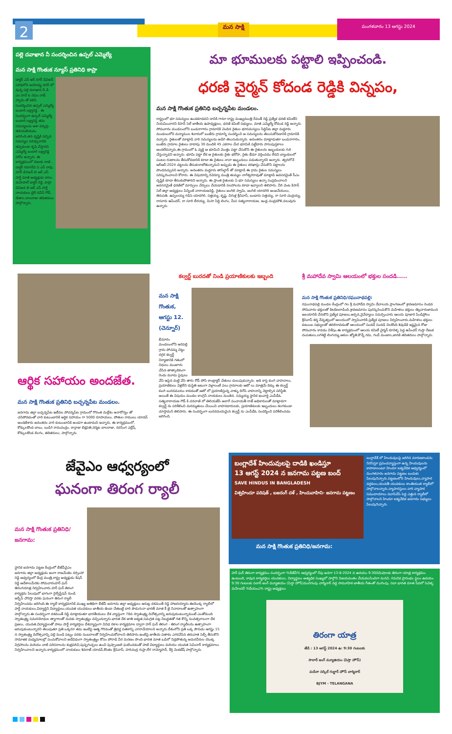2
మన సాక్షి
మంగళవారం 13 ఆగస్టు 2024
పల్లె దవాఖాన నీ సందర్శించిన ఉప్పల్ ఎమ్మెల్యే
మన సాక్షి గొంతుక న్యూస్ ప్రతినిధి కాప్రా
డాక్టర్ ఎస్ ఆర్ నగర్ డివిజన్ పరిధిలోని అయోధ్య నగర్ లో వున్న పల్లె దవాఖాన నీ డి ఎం హెచ్ ఓ రఘు నాథ్ స్వామి తో కలిసి సందర్శించిన ఉప్పల్ ఎమ్మెల్యే బండారి లక్ష్మారెడ్డి . ఈ సందర్భంగా ఉప్పల్ ఎమ్మెల్యే బండారి లక్ష్మారెడ్డి తమ సమస్యలను ఆశా వర్కర్లు తెలియజేయడం జరిగింది.తన దృష్టికి వచ్చిన సమస్యల పరిష్కారానికి తప్పకుండా కృషి చేస్తానని ఎమ్మెల్యే బండారి లక్ష్మారెడ్డి హామీ ఇచ్చారు. ఈ కార్యక్రమంలో విజయ రాణి , డాక్టర్ రమాదేవి ఏ ఎస్ రావు నగర్ డివిజన్ బి ఆర్ ఎస్ పార్టీ మాజీ అధ్యక్షుడు కాసం మహిపాల్ డాక్టర్ రెడ్డి ,కాప్రా డివిజన బి ఆర్ ఎస్ పార్టీ నాయకులు బైరీ నవీన్ గౌడ్, బేతాల బాలరాజు తదితరులు పాల్గొన్నారు.
మా భూములకు పట్టాలి ఇప్పించండి.
ధరణి చైర్మన్ కోదండ రెడ్డికి విన్నపం,
మన సాక్షి గొంతుక ప్రతినిధి బచ్చన్నపేట మండలం.
రాష్ట్రంలో భూ సమస్యలు ఉండకూడదని దానికి గానూ రాష్ట్ర ముఖ్యమంత్రి రేవంత్ రెడ్డి ప్రత్యేక ధరణి కమిటీని నియమించారని కిసాన్ సెల్ జాతీయ ఉపాధ్యక్షులు, ధరణి కమిటీ సభ్యులు, మాజీ ఎమ్మెల్యే కోదండ రెడ్డి అన్నారు. సోమవారం మండలంలోని బండనాగారం గ్రామానికి చెందిన రైతుల భూసమస్యలు సిద్దిపేట జిల్లా మద్దూరు మండలంలోని మర్మాముల శివారులో బంజేరు గ్రామాన్ని సందర్శించి ఆ సమస్యలను తెలుసుకోవడానికి గ్రామానికి వచ్చారు. రైతులతో మాట్లాడి వారి సమస్యలను అడిగి తెలుసుకున్నారు. అనంతరం మాట్లాడుతూ బండనాగారం, బంజేరు గ్రామాల రైతులు దాదాపు 30 మందికి 45 ఎకరాల మేర భూమికి పట్టేదారు పాసుపుస్తకాలు అందలేదన్నారు,ఈ గ్రామంలో ఓ వ్యక్తి ఆ భూమిని మొత్తం పట్టా చేసుకొని ఈ రైతులను ఇబ్బందులకు గురి చేస్తున్నాడని అన్నారు. భూమి పట్టా లేక ఆ రైతులకు రైతు భరోసా, రైతు భీమా వర్తించడం లేదని బ్యాంకులలో పంటల రుణాలను తీసుకోవడానికి కూడా ఈ రైతులు నానా ఇబ్బందులు పడుతున్నారని అన్నారు. త్వరలోనే ఆర్ఆర్-2024 చట్టలను తీసుకురాబోతున్నామని అప్పుడు ఈ రైతులు దరఖాస్తు చేసుకొని పట్టాలను పొందవచ్చునని అన్నారు. అనంతరం మద్దూరు తాసిల్దార్ తో మాట్లాడి ఈ గ్రామ రైతుల సమస్యలు పరిష్కరించాలని కోరారు. ఈ విషయాన్ని రెవెన్యూ మంత్రి తుమ్మల నాగేశ్వరరావుతో మాట్లాడి అవసరమైతే సీఎం దృష్టికి కూడా తీసుకుపోతానని అన్నారు. ఈ ప్రాంత రైతులకు ఏ భూ సమస్యలు ఉన్నా సంప్రదించాలని అవసరమైతే ధరణిలో మార్పులు చేర్పులు చేయడానికి సలహాలను కూడా ఇవ్వాలని తెలిపారు. వీరి వెంట కిసాన్ సెల్ జిల్లా అధ్యక్షులు పిన్నింటి నారాయణరెడ్డి, రైతులు జంగిలి స్వామి, జంగిలి యాదగిరి అంజనేయులు, తిరుపతి, ఉప్పలయ్య గడిసె యాదగిరి, సత్తయ్య, కృష్ణ, చిగుళ్ల శ్రీనివాస్, బండారు సత్తయ్య, రా సూరి చంద్రయ్య, రాసూరు ఉపేందర్, రా సూరి బీరయ్య, మిసా సిద్ది లింగం, మీస సత్యనారాయణ, ఇండ్ల చంద్రమౌళి,వలువురు ఉన్నారు.
ఆర్థిక సహాయం అందజేత.
మన సాక్షి గొంతుక ప్రతినిధి బచ్చన్నపేట మండలం.
జనగామ జిల్లా బచ్చన్నపేట ఇటీవల పోచన్నపేట గ్రామంలో గొరంత మల్లేశం అనారోగ్యం తో చనిపోవడంతో వారి కుటుంబానికి ఆర్థిక సహాయం గా 5000 రూపాయలు, పోతుల రాములు యాదవ్ అందజేశారు అనంతరం వారి కుటుంబానికి అండగా ఉంటామని అన్నారు, ఈ కార్యక్రమంలో, కోక్కులకొండ బాబు, బుడిగె రామచంద్రం, కాన్గాజు బిక్షపతి,నర్మెట బాలరాజు, నరసింగ ఎల్లేష్, కోక్కులకొండ లింగం, తదితరులు, పాల్గొన్నారు.
కల్వర్ట్ బురదతో నిండి ప్రయాణికులకు ఇబ్బంది
మన సాక్షి గొంతుక, ఆగస్టు 12. (చెన్నూర్)
భీమారం మండలంలోని ఆరెపల్లి గ్రామ పోచమ్మ చెట్టు దగ్గర కల్వర్ట్ నిర్మాణానికి గతంలో నిధులు మంజూరు చేసిన తాత్కాలికంగా రెండు మూడు పైపులు వేసి ఆపైన మట్టి వేసి తారు రోడ్ పోసి కాంట్రాక్టర్ చేతులు దులుపుకున్నారు. అది కాస్త కుంగి వాహనాలు, ప్రయాణికులు వెళ్లలేని దుస్థితి అటుగా వెళ్లాలంటే పలు గ్రామాలకు ఆటో లు మాత్రమే దిక్కు ఈ కల్వర్ట్ కుంగి బురదమయం కావడంతో,ఆటో లో ప్రయాణిస్తున్న వాళ్ళు దిగేసి వాహనాన్ని నెట్టాల్సిన పరిస్థితి. అయితే ఈ విషయం మండల కాంగ్రెస్ నాయకులు మంతెన. సమ్మయ్య స్థానిక ఇంచార్జి ఎంపీడీఓ సత్యనారాయణ గౌడ్ కి చరవాణి లో తెలియజేసి అలాగే పంచాయతీ రాజ్ అధికారులతో మాట్లాడగా కల్వర్ట్ ను పరిశీలించి మరమ్మతులు చేయించి వాహనదారులకు, ప్రయాణికులకు ఇబ్బందులు కలగకుండా చూస్తామని తెలిపారు. ఈ సందర్భంగా బురదమయమైన కల్వర్ట్ ను ఎంపీడీఓ సందర్శించి పరిశీలించడం జరిగింది.
శ్రీ మహాదేవ స్వామి ఆలయంలో భక్తుల సందడి.....
మన సాక్షి గొంతుక ప్రతినిధి/రఘునాథపల్లి:
రఘునాథపల్లి మండల కేంద్రంలో గల శ్రీ మహాదేవ స్వామి దేవాలయ ప్రాంగణంలో శ్రావణమాసం రెండవ సోమవారం భక్తులతో కిటకిటలాడింది.శ్రావణమాసం పురస్కరించుకొని మహిళలు భక్తులు తెల్లవారుజామున ఆలయానికి చేరుకొని ప్రత్యేక పూజలు,అర్చన,నైవేద్యాలు సమర్పించారు ఆలయ పూజారి పిండిప్రోలు శ్రీనివాస్ శర్మ నేవృత్వంలో ఆలయంలో స్వామివారికి ప్రత్యేక పూజలు నిర్వహించారు.మహిళలు భక్తులు కుటుంబ సభ్యులతో తరలిరావడంతో ఆలయంలో సందడే సందడి నెలకొంది.శివుడికి ఇష్టమైన రోజు సోమవారం కావడం విశేషం.ఈ కార్యక్రమంలో ఆలయ కమిటీ చైర్మన్ కూరెళ్ళ పెద్ద ఉపేందర్ గుప్తా రేణుక దంపతులు,లగిశెట్టి లింగయ్య,ఆకుల జ్యోతి,కొన్నే రమ, గండే మంజుల,జానకి తదితరులు పాల్గొన్నారు.
జేవైఎం ఆధ్వర్యంలో
ఘనంగా తిరంగ ర్యాలీ
మన సాక్షి గొంతుక ప్రతినిధి/జనగామ:
స్థానిక జనగామ పట్టణ కేంద్రంలో బీజేపీవైఎం జనగామ జిల్లా అధ్యక్షుడు జంగా రాజవేంకట నర్సింహా రెడ్డి ఆధ్వర్యంలో కేంద్ర మంత్రి,రాష్ట్ర అధ్యక్షుడు కిషన్ రెడ్డి ఆదేశాలమేరకు సోమవారంహర్ ఘర్ తిరంగయాత్ర నిర్వహించారు.హర్ ఘర్ తిరంగ కార్యక్రమ పిలుపులో భాగంగా రైల్వేస్టేషన్ నుండి అర్బీస్ చౌరస్తా వరకు ఘనంగా తిరంగ ర్యాలీ నిర్వహించడం జరిగింది.ఈ ర్యాలీ కార్యక్రమానికి ముఖ్య అతిథిగా బీజేపీ జనగామ జిల్లా అధ్యక్షులు ఆరుట్ల దశమంత్ రెడ్డి హాజరయ్యారు.ఈయొక్క ర్యాలీలో పార్టీ నాయకులు,విద్యార్థిని విద్యార్థులు,యువత యువకులు జాతీయ జెండా చేతబట్టి దారి పొడుగునా భారత్ మాత కీ జై నినాదాలతో ఉత్సాహంగా పాల్గొన్నారు.ఈ సందర్భంగా దశమంత్ రెడ్డి మాట్లాడుతూ భారతీయులు దేశ వ్యాప్తంగా 78వ స్వాతంత్ర్య దినోత్సవాన్ని జరుపుకుంటున్నామంటే ఎంతోమంది స్వాతంత్ర్య సమరయోధుల త్యాగాలతో మనకు స్వాతంత్ర్యం వచ్చిందన్నారు.భారత దేశ జాతి ఐక్యత,సమగ్రత పట్ల నిబద్ధతతో గత కొన్ని సంవత్సరాలుగా దేశ ప్రజలు, యువత,విద్యార్థులతో పాటు పార్టీ కార్యకర్తలు దేశవ్యాప్తంగా వివిధ రకాల కార్యక్రమాల ద్వారా హర్ ఘర్ తిరంగ - తిరంగ ర్యాలీలను ఉత్సాహంగా జరుపుకుంటున్నారని తెలుపుతూ ప్రతి ఒక్కరూ తమ ఇంటిపై ఆత్మ గౌరవంతో త్రివర్ణ పతకాన్ని ఎగరావేయాలని అన్నారు.దేశంలోని ప్రతి ఒక్క పౌరుడు ఆగష్టు 15 న స్వాతంత్ర్య దినోత్సవాన్ని పల్లె నుండి పట్నం వరకు సంబరాలతో నిర్వహించుకోవాలని తెలిపారు.ఇంటిపై జాతీయ పతాకం ఎగరవేసిన తరువాత సెల్ఫీ తీసుకొని సామాజిక మధ్యమాలల్లో పంచుకోవాలని అదేవిధంగా స్వాతంత్ర్యం కోసం పోరాడి వీర మరణం పొంది భారత మాత ఒడిలో నిద్రపోతున్న అమరవీరుల యొక్క విగ్రహాలను మరియు వాటి పరిసరాలను శుభ్రపరిచి,పుష్పగుచ్చలు ఉంచి పుష్పాంజలి ఘటించడంతో పాటి విద్యార్థులు మరియు యువత సెమినార్ కార్యక్రమాలు నిర్వహించాలని అన్నారు.కార్యక్రమంలో నాయకులు శివరాజ్ యాదవ్,కొంతం శ్రీనివాస్, హరిచంద్ర గుప్తా,లేగ రామ్మోహన్, కీర్తి వెంకటేష్ పాల్గొన్నారు.
బంగ్లాదేశ్ హిందువులపై దాడికి ఖండిస్తూ
13 ఆగస్ట్ 2024 న జనగామ పట్టణ బంద్
SAVE HINDUS IN BANGLADESH
విశ్వహిందూ పరిషత్ , బజరంగ్ దళ్ , హిందువాహిని- జనగామ పట్టణం
బంగ్లాదేశ్ లో హిందువులపై జరిగిన మారణకాండను నిరసిస్తూ ప్రపంచవ్యాప్తంగా ఉన్న హిందువులను కాపాడాలంటూ హిందూ ఐక్యవేదిక ఆధ్వర్యంలో మంగళవారం జనగామ పట్టణం బందుకు పిలుపునిచ్చారు.పట్టణంలోని హిందువులు,వ్యాపార వర్తకులు,యువతీ యువకులు శాంతియుత ర్యాలీలో పాల్గొనాలన్నారు.వ్యాపారస్తులు వారి వ్యాపార సముదాయాలు మూసివేసి పెద్ద ఎత్తున ర్యాలీలో పాల్గొనాలని హిందూ ఐక్యవేదిక జనగామ సభ్యులు పిలుపునిచ్చారు.
మన సాక్షి గొంతుక ప్రతినిధి/జనగామ:
హర్ ఘర్ తిరంగా కార్యక్రమం సందర్భంగా %దీజేవీ% ఆధ్వర్యంలో రేపు అనగా 13-8-2024 న ఉదయం 9:30నిమిషాలకు తిరంగా యాత్ర కార్యక్రమం ఉంటుంది, కావున కార్యకర్తలు యువకులు, విద్యార్థులు అత్యధిక సంఖ్యలో పాల్గొని విజయవంతం చేయవలసిందిగా మనవి. గమనిక ప్రారంభం స్థలం ఉదయం 9:30 గంటలకు సలార్ జంగ్ మ్యూజియం (పిస్తా హౌస్)మునిగంపు చార్మినార్ వద్ద సామూహిక జాతీయ గీతంతో ముగింపు. సదా భారత మాత సేవలో సెవెళ్ళ మహేందర్ %దీయంఎ% రాష్ట్ర అధ్యక్షులు
తిరంగా యాత్ర
తేదీ : 13 ఆగస్ట్ 2024 ఉ: 9:30 గంటలకు
సాలార్ జంగ్ మ్యూజియం (పిస్తా హౌస్)
మదీనా సర్కిల్ గుల్జార్ హౌస్ చార్మినార్
BJYM - TELANGANA